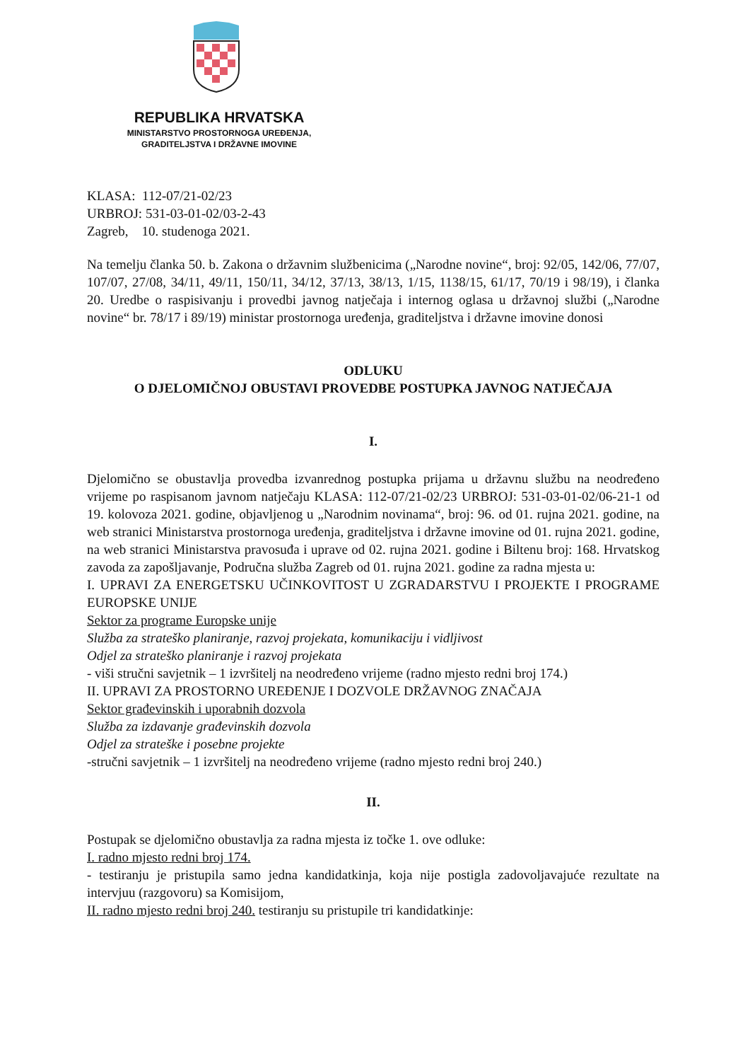REPUBLIKA HRVATSKA
MINISTARSTVO PROSTORNOGA UREĐENJA,
GRADITELJSTVA I DRŽAVNE IMOVINE
KLASA: 112-07/21-02/23
URBROJ: 531-03-01-02/03-2-43
Zagreb, 10. studenoga 2021.
Na temelju članka 50. b. Zakona o državnim službenicima („Narodne novine“, broj: 92/05, 142/06, 77/07, 107/07, 27/08, 34/11, 49/11, 150/11, 34/12, 37/13, 38/13, 1/15, 1138/15, 61/17, 70/19 i 98/19), i članka 20. Uredbe o raspisivanju i provedbi javnog natječaja i internog oglasa u državnoj službi („Narodne novine“ br. 78/17 i 89/19) ministar prostornoga uređenja, graditeljstva i državne imovine donosi
ODLUKU
O DJELOMIČNOJ OBUSTAVI PROVEDBE POSTUPKA JAVNOG NATJEČAJA
I.
Djelomično se obustavlja provedba izvanrednog postupka prijama u državnu službu na neodređeno vrijeme po raspisanom javnom natječaju KLASA: 112-07/21-02/23 URBROJ: 531-03-01-02/06-21-1 od 19. kolovoza 2021. godine, objavljenog u „Narodnim novinama“, broj: 96. od 01. rujna 2021. godine, na web stranici Ministarstva prostornoga uređenja, graditeljstva i državne imovine od 01. rujna 2021. godine, na web stranici Ministarstva pravosuđa i uprave od 02. rujna 2021. godine i Biltenu broj: 168. Hrvatskog zavoda za zapošljavanje, Područna služba Zagreb od 01. rujna 2021. godine za radna mjesta u:
I. UPRAVI ZA ENERGETSKU UČINKOVITOST U ZGRADARSTVU I PROJEKTE I PROGRAME EUROPSKE UNIJE
Sektor za programe Europske unije
Služba za strateško planiranje, razvoj projekata, komunikaciju i vidljivost
Odjel za strateško planiranje i razvoj projekata
- viši stručni savjetnik – 1 izvršitelj na neodređeno vrijeme (radno mjesto redni broj 174.)
II. UPRAVI ZA PROSTORNO UREĐENJE I DOZVOLE DRŽAVNOG ZNAČAJA
Sektor građevinskih i uporabnih dozvola
Služba za izdavanje građevinskih dozvola
Odjel za strateške i posebne projekte
-stručni savjetnik – 1 izvršitelj na neodređeno vrijeme (radno mjesto redni broj 240.)
II.
Postupak se djelomično obustavlja za radna mjesta iz točke 1. ove odluke:
I. radno mjesto redni broj 174.
- testiranju je pristupila samo jedna kandidatkinja, koja nije postigla zadovoljavajuće rezultate na intervjuu (razgovoru) sa Komisijom,
II. radno mjesto redni broj 240. testiranju su pristupile tri kandidatkinje: